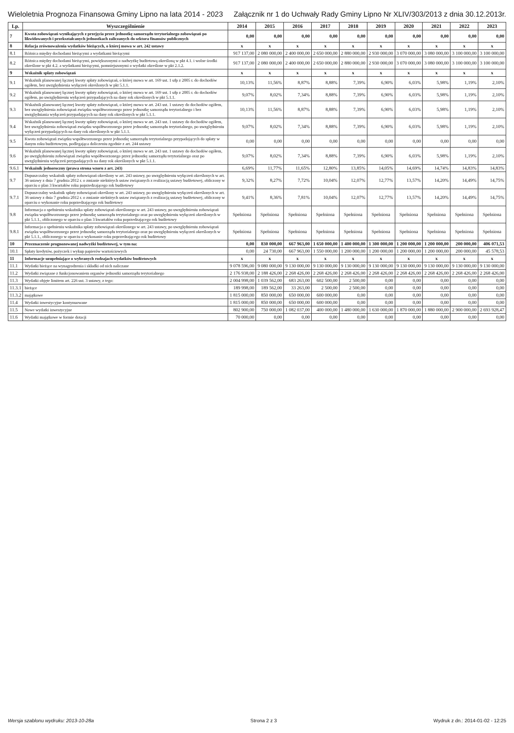Wieloletnia Prognoza Finansowa Gminy Lipno na lata 2014 - 2023 Załącznik nr 1 do Uchwały Rady Gminy Lipno Nr XLIV/303/2013 z dnia 30.12.2013r.
| Lp. | Wyszczególnienie | 2014 | 2015 | 2016 | 2017 | 2018 | 2019 | 2020 | 2021 | 2022 | 2023 |
| --- | --- | --- | --- | --- | --- | --- | --- | --- | --- | --- | --- |
| 7 | Kwota zobowiązań wynikających z przejęcia przez jednostkę samorządu terytorialnego zobowiązań po likwidowanych i przekształcanych jednostkach zaliczanych do sektora finansów publicznych | 0,00 | 0,00 | 0,00 | 0,00 | 0,00 | 0,00 | 0,00 | 0,00 | 0,00 | 0,00 |
| 8 | Relacja zrównoważenia wydatków bieżących, o której mowa w art. 242 ustawy | x | x | x | x | x | x | x | x | x | x |
| 8.1 | Różnica między dochodami bieżącymi a wydatkami bieżącymi | 917 137,00 | 2 080 000,00 | 2 400 000,00 | 2 650 000,00 | 2 880 000,00 | 2 930 000,00 | 3 070 000,00 | 3 080 000,00 | 3 100 000,00 | 3 100 000,00 |
| 8.2 | Różnica między dochodami bieżącymi, powiększonymi o nadwyżkę budżetową określoną w pkt 4.1. i wolne środki określone w pkt 4.2. a wydatkami bieżącymi, pomniejszonymi o wydatki określone w pkt 2.1.2. | 917 137,00 | 2 080 000,00 | 2 400 000,00 | 2 650 000,00 | 2 880 000,00 | 2 930 000,00 | 3 070 000,00 | 3 080 000,00 | 3 100 000,00 | 3 100 000,00 |
| 9 | Wskaźnik spłaty zobowiązań | x | x | x | x | x | x | x | x | x | x |
| 9.1 | Wskaźnik planowanej łącznej kwoty spłaty zobowiązań, o której mowa w art. 169 ust. 1 ufp z 2005 r. do dochodów ogółem, bez uwzględnienia wyłączeń określonych w pkt 5.1.1. | 10,13% | 11,56% | 8,87% | 8,88% | 7,39% | 6,90% | 6,03% | 5,98% | 1,19% | 2,10% |
| 9.2 | Wskaźnik planowanej łącznej kwoty spłaty zobowiązań, o której mowa w art. 169 ust. 1 ufp z 2005 r. do dochodów ogółem, po uwzględnieniu wyłączeń przypadających na dany rok określonych w pkt 5.1.1. | 9,07% | 8,02% | 7,34% | 8,88% | 7,39% | 6,90% | 6,03% | 5,98% | 1,19% | 2,10% |
| 9.3 | Wskaźnik planowanej łącznej kwoty spłaty zobowiązań, o której mowa w art. 243 ust. 1 ustawy do dochodów ogółem, bez uwzględnienia zobowiązań związku współtworzonego przez jednostkę samorządu terytorialnego i bez uwzględniania wyłączeń przypadających na dany rok określonych w pkt 5.1.1. | 10,13% | 11,56% | 8,87% | 8,88% | 7,39% | 6,90% | 6,03% | 5,98% | 1,19% | 2,10% |
| 9.4 | Wskaźnik planowanej łącznej kwoty spłaty zobowiązań, o której mowa w art. 243 ust. 1 ustawy do dochodów ogółem, bez uwzględnienia zobowiązań związku współtworzonego przez jednostkę samorządu terytorialnego, po uwzględnieniu wyłączeń przypadających na dany rok określonych w pkt 5.1.1. | 9,07% | 8,02% | 7,34% | 8,88% | 7,39% | 6,90% | 6,03% | 5,98% | 1,19% | 2,10% |
| 9.5 | Kwota zobowiązań związku współtworzonego przez jednostkę samorządu terytorialnego przypadających do spłaty w danym roku budżetowym, podlegająca doliczeniu zgodnie z art. 244 ustawy | 0,00 | 0,00 | 0,00 | 0,00 | 0,00 | 0,00 | 0,00 | 0,00 | 0,00 | 0,00 |
| 9.6 | Wskaźnik planowanej łącznej kwoty spłaty zobowiązań, o której mowa w art. 243 ust. 1 ustawy do dochodów ogółem, po uwzględnieniu zobowiązań związku współtworzonego przez jednostkę samorządu terytorialnego oraz po uwzględnieniu wyłączeń przypadających na dany rok określonych w pkt 5.1.1. | 9,07% | 8,02% | 7,34% | 8,88% | 7,39% | 6,90% | 6,03% | 5,98% | 1,19% | 2,10% |
| 9.6.1 | Wskaźnik jednoroczny (prawa strona wzoru z art. 243) | 6,69% | 11,77% | 11,65% | 12,80% | 13,85% | 14,05% | 14,69% | 14,74% | 14,83% | 14,83% |
| 9.7 | Dopuszczalny wskaźnik spłaty zobowiązań określony w art. 243 ustawy, po uwzględnieniu wyłączeń określonych w art. 36 ustawy z dnia 7 grudnia 2012 r. o zmianie niektórych ustaw związanych z realizacją ustawy budżetowej, obliczony w oparciu o plan 3 kwartałów roku poprzedzającego rok budżetowy | 9,32% | 8,27% | 7,72% | 10,04% | 12,07% | 12,77% | 13,57% | 14,20% | 14,49% | 14,75% |
| 9.7.1 | Dopuszczalny wskaźnik spłaty zobowiązań określony w art. 243 ustawy, po uwzględnieniu wyłączeń określonych w art. 36 ustawy z dnia 7 grudnia 2012 r. o zmianie niektórych ustaw związanych z realizacją ustawy budżetowej, obliczony w oparciu o wykonanie roku poprzedzającego rok budżetowy | 9,41% | 8,36% | 7,81% | 10,04% | 12,07% | 12,77% | 13,57% | 14,20% | 14,49% | 14,75% |
| 9.8 | Informacja o spełnieniu wskaźnika spłaty zobowiązań określonego w art. 243 ustawy, po uwzględnieniu zobowiązań związku współtworzonego przez jednostkę samorządu terytorialnego oraz po uwzględnieniu wyłączeń określonych w pkt 5.1.1., obliczonego w oparciu o plan 3 kwartałów roku poprzedzającego rok budżetowy | Spełniona | Spełniona | Spełniona | Spełniona | Spełniona | Spełniona | Spełniona | Spełniona | Spełniona | Spełniona |
| 9.8.1 | Informacja o spełnieniu wskaźnika spłaty zobowiązań określonego w art. 243 ustawy, po uwzględnieniu zobowiązań związku współtworzonego przez jednostkę samorządu terytorialnego oraz po uwzględnieniu wyłączeń określonych w pkt 5.1.1., obliczonego w oparciu o wykonanie roku poprzedzającego rok budżetowy | Spełniona | Spełniona | Spełniona | Spełniona | Spełniona | Spełniona | Spełniona | Spełniona | Spełniona | Spełniona |
| 10 | Przeznaczenie prognozowanej nadwyżki budżetowej, w tym na: | 0,00 | 830 000,00 | 667 963,00 | 1 650 000,00 | 1 400 000,00 | 1 300 000,00 | 1 200 000,00 | 1 200 000,00 | 200 000,00 | 406 071,53 |
| 10.1 | Spłaty kredytów, pożyczek i wykup papierów wartościowych | 0,00 | 24 730,00 | 667 963,00 | 1 550 000,00 | 1 200 000,00 | 1 200 000,00 | 1 200 000,00 | 1 200 000,00 | 200 000,00 | 45 578,53 |
| 11 | Informacje uzupełniające o wybranych rodzajach wydatków budżetowych | x | x | x | x | x | x | x | x | x | x |
| 11.1 | Wydatki bieżące na wynagrodzenia i składki od nich naliczane | 9 078 596,00 | 9 080 000,00 | 9 130 000,00 | 9 130 000,00 | 9 130 000,00 | 9 130 000,00 | 9 130 000,00 | 9 130 000,00 | 9 130 000,00 | 9 130 000,00 |
| 11.2 | Wydatki związane z funkcjonowaniem organów jednostki samorządu terytorialnego | 2 176 938,00 | 2 188 426,00 | 2 268 426,00 | 2 268 426,00 | 2 268 426,00 | 2 268 426,00 | 2 268 426,00 | 2 268 426,00 | 2 268 426,00 | 2 268 426,00 |
| 11.3 | Wydatki objęte limitem art. 226 ust. 3 ustawy, z tego: | 2 004 998,00 | 1 039 562,00 | 683 263,00 | 602 500,00 | 2 500,00 | 0,00 | 0,00 | 0,00 | 0,00 | 0,00 |
| 11.3.1 | bieżące | 189 998,00 | 189 562,00 | 33 263,00 | 2 500,00 | 2 500,00 | 0,00 | 0,00 | 0,00 | 0,00 | 0,00 |
| 11.3.2 | majątkowe | 1 815 000,00 | 850 000,00 | 650 000,00 | 600 000,00 | 0,00 | 0,00 | 0,00 | 0,00 | 0,00 | 0,00 |
| 11.4 | Wydatki inwestycyjne kontynuowane | 1 815 000,00 | 850 000,00 | 650 000,00 | 600 000,00 | 0,00 | 0,00 | 0,00 | 0,00 | 0,00 | 0,00 |
| 11.5 | Nowe wydatki inwestycyjne | 802 900,00 | 750 000,00 | 1 082 037,00 | 400 000,00 | 1 480 000,00 | 1 630 000,00 | 1 870 000,00 | 1 880 000,00 | 2 900 000,00 | 2 693 928,47 |
| 11.6 | Wydatki majątkowe w formie dotacji | 70 000,00 | 0,00 | 0,00 | 0,00 | 0,00 | 0,00 | 0,00 | 0,00 | 0,00 | 0,00 |
Wersja szablonu wydruku: 2013-10-28a Strona 2 z 3 Wydruk z dn.: 2014-01-02 - 12:25